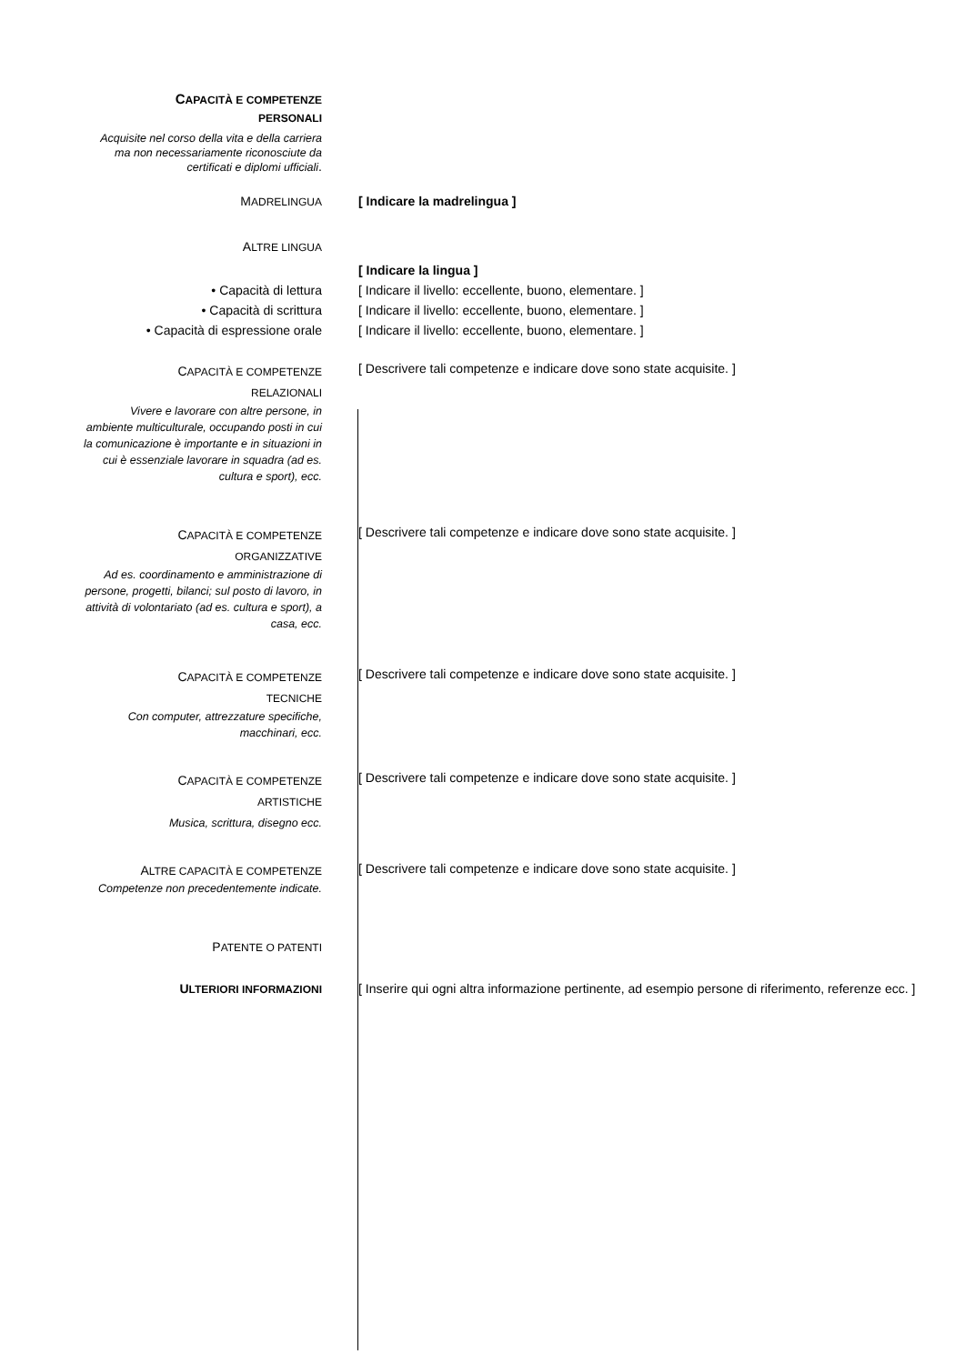CAPACITÀ E COMPETENZE
PERSONALI
Acquisite nel corso della vita e della carriera ma non necessariamente riconosciute da certificati e diplomi ufficiali.
MADRELINGUA
[ Indicare la madrelingua ]
ALTRE LINGUA
[ Indicare la lingua ]
• Capacità di lettura [ Indicare il livello: eccellente, buono, elementare. ]
• Capacità di scrittura [ Indicare il livello: eccellente, buono, elementare. ]
• Capacità di espressione orale [ Indicare il livello: eccellente, buono, elementare. ]
CAPACITÀ E COMPETENZE
RELAZIONALI
Vivere e lavorare con altre persone, in ambiente multiculturale, occupando posti in cui la comunicazione è importante e in situazioni in cui è essenziale lavorare in squadra (ad es. cultura e sport), ecc.
[ Descrivere tali competenze e indicare dove sono state acquisite. ]
CAPACITÀ E COMPETENZE
ORGANIZZATIVE
Ad es. coordinamento e amministrazione di persone, progetti, bilanci; sul posto di lavoro, in attività di volontariato (ad es. cultura e sport), a casa, ecc.
[ Descrivere tali competenze e indicare dove sono state acquisite. ]
CAPACITÀ E COMPETENZE
TECNICHE
Con computer, attrezzature specifiche, macchinari, ecc.
[ Descrivere tali competenze e indicare dove sono state acquisite. ]
CAPACITÀ E COMPETENZE
ARTISTICHE
Musica, scrittura, disegno ecc.
[ Descrivere tali competenze e indicare dove sono state acquisite. ]
ALTRE CAPACITÀ E COMPETENZE
Competenze non precedentemente indicate.
[ Descrivere tali competenze e indicare dove sono state acquisite. ]
PATENTE O PATENTI
ULTERIORI INFORMAZIONI
[ Inserire qui ogni altra informazione pertinente, ad esempio persone di riferimento, referenze ecc. ]